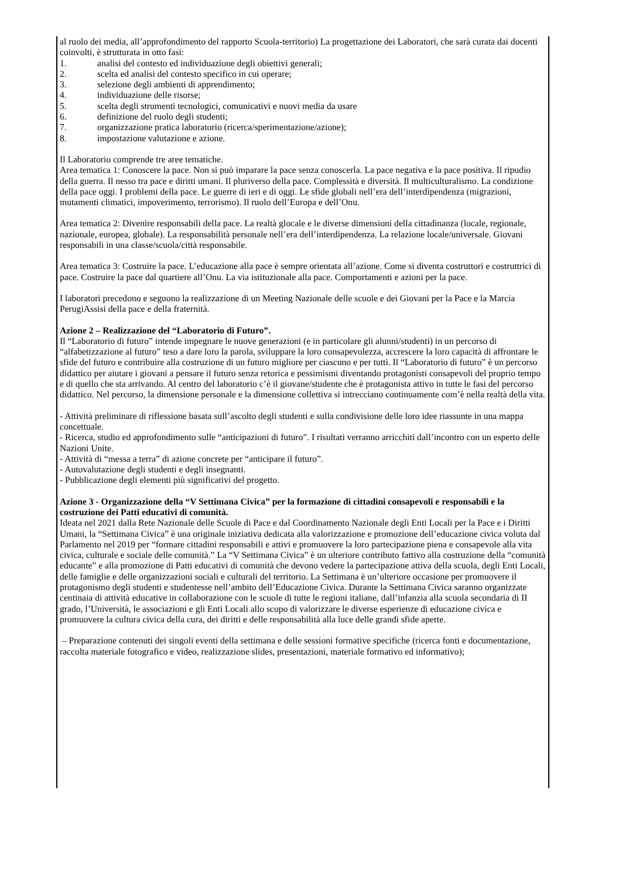al ruolo dei media, all’approfondimento del rapporto Scuola-territorio) La progettazione dei Laboratori, che sarà curata dai docenti coinvolti, è strutturata in otto fasi:
1. analisi del contesto ed individuazione degli obiettivi generali;
2. scelta ed analisi del contesto specifico in cui operare;
3. selezione degli ambienti di apprendimento;
4. individuazione delle risorse;
5. scelta degli strumenti tecnologici, comunicativi e nuovi media da usare
6. definizione del ruolo degli studenti;
7. organizzazione pratica laboratorio (ricerca/sperimentazione/azione);
8. impostazione valutazione e azione.
Il Laboratorio comprende tre aree tematiche.
Area tematica 1: Conoscere la pace. Non si può imparare la pace senza conoscerla. La pace negativa e la pace positiva. Il ripudio della guerra. Il nesso tra pace e diritti umani. Il pluriverso della pace. Complessità e diversità. Il multiculturalismo. La condizione della pace oggi. I problemi della pace. Le guerre di ieri e di oggi. Le sfide globali nell’era dell’interdipendenza (migrazioni, mutamenti climatici, impoverimento, terrorismo). Il ruolo dell’Europa e dell’Onu.
Area tematica 2: Divenire responsabili della pace. La realtà glocale e le diverse dimensioni della cittadinanza (locale, regionale, nazionale, europea, globale). La responsabilità personale nell’era dell’interdipendenza. La relazione locale/universale. Giovani responsabili in una classe/scuola/città responsabile.
Area tematica 3: Costruire la pace. L’educazione alla pace è sempre orientata all’azione. Come si diventa costruttori e costruttrici di pace. Costruire la pace dal quartiere all’Onu. La via istituzionale alla pace. Comportamenti e azioni per la pace.
I laboratori precedono e seguono la realizzazione di un Meeting Nazionale delle scuole e dei Giovani per la Pace e la Marcia PerugiAssisi della pace e della fraternità.
Azione 2 – Realizzazione del “Laboratorio di Futuro”.
Il “Laboratorio di futuro” intende impegnare le nuove generazioni (e in particolare gli alunni/studenti) in un percorso di “alfabetizzazione al futuro” teso a dare loro la parola, sviluppare la loro consapevolezza, accrescere la loro capacità di affrontare le sfide del futuro e contribuire alla costruzione di un futuro migliore per ciascuno e per tutti. Il “Laboratorio di futuro” è un percorso didattico per aiutare i giovani a pensare il futuro senza retorica e pessimismi diventando protagonisti consapevoli del proprio tempo e di quello che sta arrivando. Al centro del laboratorio c’è il giovane/studente che è protagonista attivo in tutte le fasi del percorso didattico. Nel percorso, la dimensione personale e la dimensione collettiva si intrecciano continuamente com’è nella realtà della vita.
- Attività preliminare di riflessione basata sull’ascolto degli studenti e sulla condivisione delle loro idee riassunte in una mappa concettuale.
- Ricerca, studio ed approfondimento sulle “anticipazioni di futuro”. I risultati verranno arricchiti dall’incontro con un esperto delle Nazioni Unite.
- Attività di “messa a terra” di azione concrete per “anticipare il futuro”.
- Autovalutazione degli studenti e degli insegnanti.
- Pubblicazione degli elementi più significativi del progetto.
Azione 3 - Organizzazione della “V Settimana Civica” per la formazione di cittadini consapevoli e responsabili e la costruzione dei Patti educativi di comunità.
Ideata nel 2021 dalla Rete Nazionale delle Scuole di Pace e dal Coordinamento Nazionale degli Enti Locali per la Pace e i Diritti Umani, la “Settimana Civica” è una originale iniziativa dedicata alla valorizzazione e promozione dell’educazione civica voluta dal Parlamento nel 2019 per “formare cittadini responsabili e attivi e promuovere la loro partecipazione piena e consapevole alla vita civica, culturale e sociale delle comunità.” La “V Settimana Civica” è un ulteriore contributo fattivo alla costruzione della “comunità educante” e alla promozione di Patti educativi di comunità che devono vedere la partecipazione attiva della scuola, degli Enti Locali, delle famiglie e delle organizzazioni sociali e culturali del territorio. La Settimana è un’ulteriore occasione per promuovere il protagonismo degli studenti e studentesse nell’ambito dell’Educazione Civica. Durante la Settimana Civica saranno organizzate centinaia di attività educative in collaborazione con le scuole di tutte le regioni italiane, dall’infanzia alla scuola secondaria di II grado, l’Università, le associazioni e gli Enti Locali allo scopo di valorizzare le diverse esperienze di educazione civica e promuovere la cultura civica della cura, dei diritti e delle responsabilità alla luce delle grandi sfide aperte.
– Preparazione contenuti dei singoli eventi della settimana e delle sessioni formative specifiche (ricerca fonti e documentazione, raccolta materiale fotografico e video, realizzazione slides, presentazioni, materiale formativo ed informativo);